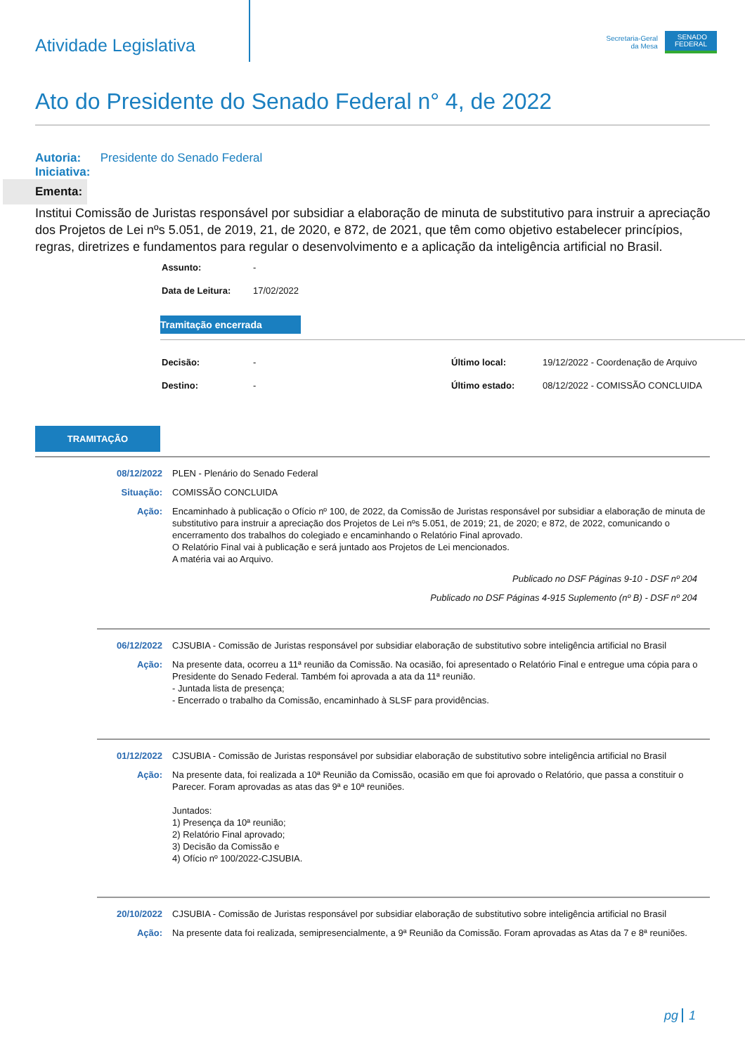Atividade Legislativa
Secretaria-Geral
da Mesa
SENADO
FEDERAL
Ato do Presidente do Senado Federal n° 4, de 2022
Autoria: Presidente do Senado Federal
Iniciativa:
Ementa:
Institui Comissão de Juristas responsável por subsidiar a elaboração de minuta de substitutivo para instruir a apreciação dos Projetos de Lei nºs 5.051, de 2019, 21, de 2020, e 872, de 2021, que têm como objetivo estabelecer princípios, regras, diretrizes e fundamentos para regular o desenvolvimento e a aplicação da inteligência artificial no Brasil.
| Assunto: | - |
| Data de Leitura: | 17/02/2022 |
Tramitação encerrada
| Decisão: | - | Último local: | 19/12/2022 - Coordenação de Arquivo |
| Destino: | - | Último estado: | 08/12/2022 - COMISSÃO CONCLUIDA |
TRAMITAÇÃO
08/12/2022 PLEN - Plenário do Senado Federal
Situação: COMISSÃO CONCLUIDA
Ação: Encaminhado à publicação o Ofício nº 100, de 2022, da Comissão de Juristas responsável por subsidiar a elaboração de minuta de substitutivo para instruir a apreciação dos Projetos de Lei nºs 5.051, de 2019; 21, de 2020; e 872, de 2022, comunicando o encerramento dos trabalhos do colegiado e encaminhando o Relatório Final aprovado.
O Relatório Final vai à publicação e será juntado aos Projetos de Lei mencionados.
A matéria vai ao Arquivo.
Publicado no DSF Páginas 9-10 - DSF nº 204
Publicado no DSF Páginas 4-915 Suplemento (nº B) - DSF nº 204
06/12/2022 CJSUBIA - Comissão de Juristas responsável por subsidiar elaboração de substitutivo sobre inteligência artificial no Brasil
Ação: Na presente data, ocorreu a 11ª reunião da Comissão. Na ocasião, foi apresentado o Relatório Final e entregue uma cópia para o Presidente do Senado Federal. Também foi aprovada a ata da 11ª reunião.
- Juntada lista de presença;
- Encerrado o trabalho da Comissão, encaminhado à SLSF para providências.
01/12/2022 CJSUBIA - Comissão de Juristas responsável por subsidiar elaboração de substitutivo sobre inteligência artificial no Brasil
Ação: Na presente data, foi realizada a 10ª Reunião da Comissão, ocasião em que foi aprovado o Relatório, que passa a constituir o Parecer. Foram aprovadas as atas das 9ª e 10ª reuniões.
Juntados:
1) Presença da 10ª reunião;
2) Relatório Final aprovado;
3) Decisão da Comissão e
4) Ofício nº 100/2022-CJSUBIA.
20/10/2022 CJSUBIA - Comissão de Juristas responsável por subsidiar elaboração de substitutivo sobre inteligência artificial no Brasil
Ação: Na presente data foi realizada, semipresencialmente, a 9ª Reunião da Comissão. Foram aprovadas as Atas da 7 e 8ª reuniões.
pg 1